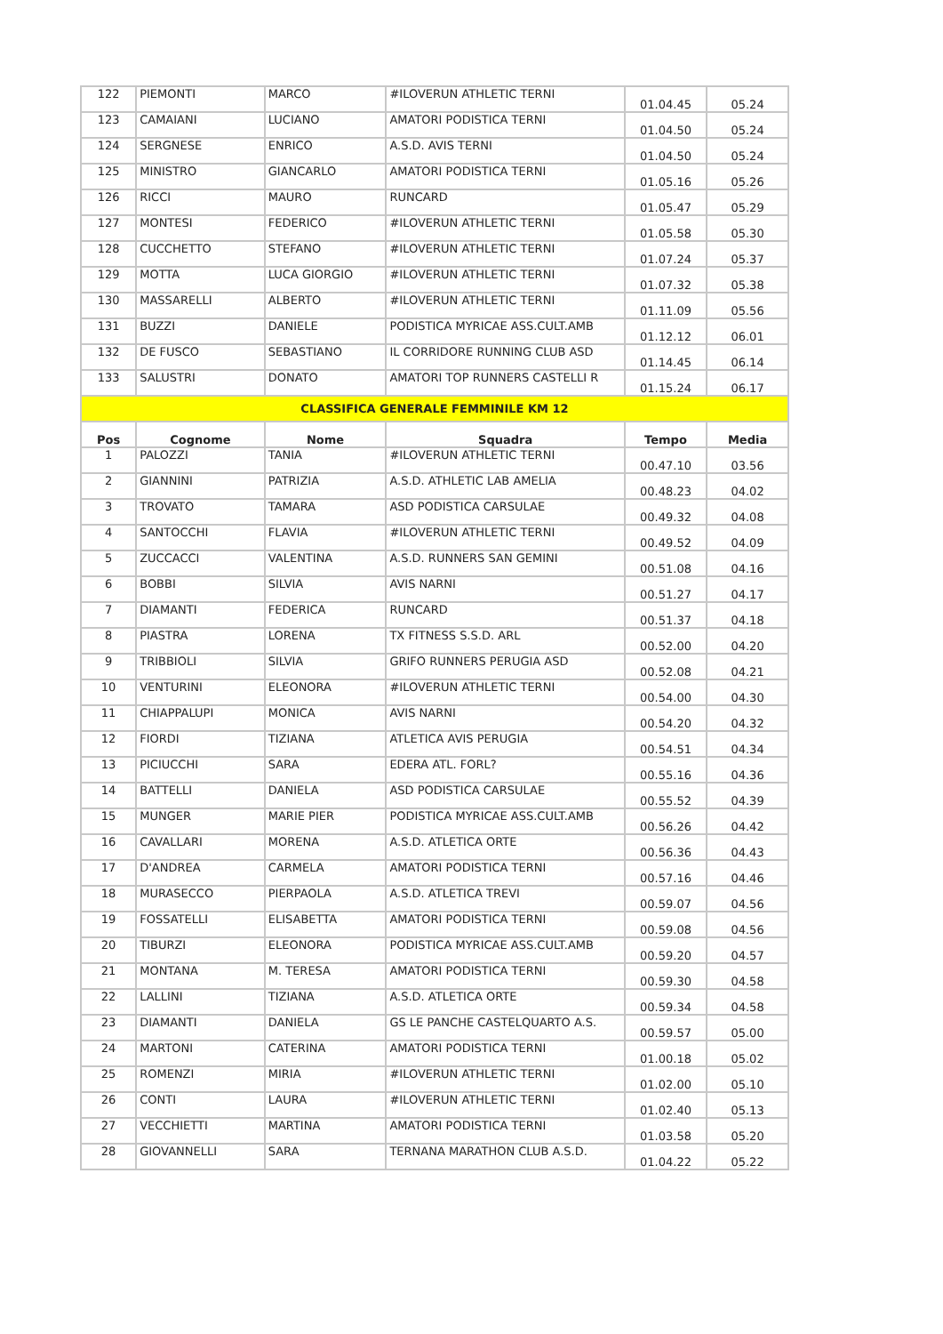| 122 | PIEMONTI | MARCO | #ILOVERUN ATHLETIC TERNI | 01.04.45 | 05.24 |
| 123 | CAMAIANI | LUCIANO | AMATORI PODISTICA TERNI | 01.04.50 | 05.24 |
| 124 | SERGNESE | ENRICO | A.S.D. AVIS TERNI | 01.04.50 | 05.24 |
| 125 | MINISTRO | GIANCARLO | AMATORI PODISTICA TERNI | 01.05.16 | 05.26 |
| 126 | RICCI | MAURO | RUNCARD | 01.05.47 | 05.29 |
| 127 | MONTESI | FEDERICO | #ILOVERUN ATHLETIC TERNI | 01.05.58 | 05.30 |
| 128 | CUCCHETTO | STEFANO | #ILOVERUN ATHLETIC TERNI | 01.07.24 | 05.37 |
| 129 | MOTTA | LUCA GIORGIO | #ILOVERUN ATHLETIC TERNI | 01.07.32 | 05.38 |
| 130 | MASSARELLI | ALBERTO | #ILOVERUN ATHLETIC TERNI | 01.11.09 | 05.56 |
| 131 | BUZZI | DANIELE | PODISTICA MYRICAE ASS.CULT.AMB | 01.12.12 | 06.01 |
| 132 | DE FUSCO | SEBASTIANO | IL CORRIDORE RUNNING CLUB ASD | 01.14.45 | 06.14 |
| 133 | SALUSTRI | DONATO | AMATORI TOP RUNNERS CASTELLI R | 01.15.24 | 06.17 |
| CLASSIFICA GENERALE FEMMINILE KM 12 | | | | | |
| Pos | Cognome | Nome | Squadra | Tempo | Media |
| 1 | PALOZZI | TANIA | #ILOVERUN ATHLETIC TERNI | 00.47.10 | 03.56 |
| 2 | GIANNINI | PATRIZIA | A.S.D. ATHLETIC LAB AMELIA | 00.48.23 | 04.02 |
| 3 | TROVATO | TAMARA | ASD PODISTICA CARSULAE | 00.49.32 | 04.08 |
| 4 | SANTOCCHI | FLAVIA | #ILOVERUN ATHLETIC TERNI | 00.49.52 | 04.09 |
| 5 | ZUCCACCI | VALENTINA | A.S.D. RUNNERS SAN GEMINI | 00.51.08 | 04.16 |
| 6 | BOBBI | SILVIA | AVIS NARNI | 00.51.27 | 04.17 |
| 7 | DIAMANTI | FEDERICA | RUNCARD | 00.51.37 | 04.18 |
| 8 | PIASTRA | LORENA | TX FITNESS S.S.D. ARL | 00.52.00 | 04.20 |
| 9 | TRIBBIOLI | SILVIA | GRIFO RUNNERS PERUGIA ASD | 00.52.08 | 04.21 |
| 10 | VENTURINI | ELEONORA | #ILOVERUN ATHLETIC TERNI | 00.54.00 | 04.30 |
| 11 | CHIAPPALUPI | MONICA | AVIS NARNI | 00.54.20 | 04.32 |
| 12 | FIORDI | TIZIANA | ATLETICA AVIS PERUGIA | 00.54.51 | 04.34 |
| 13 | PICIUCCHI | SARA | EDERA ATL. FORL? | 00.55.16 | 04.36 |
| 14 | BATTELLI | DANIELA | ASD PODISTICA CARSULAE | 00.55.52 | 04.39 |
| 15 | MUNGER | MARIE PIER | PODISTICA MYRICAE ASS.CULT.AMB | 00.56.26 | 04.42 |
| 16 | CAVALLARI | MORENA | A.S.D. ATLETICA ORTE | 00.56.36 | 04.43 |
| 17 | D'ANDREA | CARMELA | AMATORI PODISTICA TERNI | 00.57.16 | 04.46 |
| 18 | MURASECCO | PIERPAOLA | A.S.D. ATLETICA TREVI | 00.59.07 | 04.56 |
| 19 | FOSSATELLI | ELISABETTA | AMATORI PODISTICA TERNI | 00.59.08 | 04.56 |
| 20 | TIBURZI | ELEONORA | PODISTICA MYRICAE ASS.CULT.AMB | 00.59.20 | 04.57 |
| 21 | MONTANA | M. TERESA | AMATORI PODISTICA TERNI | 00.59.30 | 04.58 |
| 22 | LALLINI | TIZIANA | A.S.D. ATLETICA ORTE | 00.59.34 | 04.58 |
| 23 | DIAMANTI | DANIELA | GS LE PANCHE CASTELQUARTO A.S. | 00.59.57 | 05.00 |
| 24 | MARTONI | CATERINA | AMATORI PODISTICA TERNI | 01.00.18 | 05.02 |
| 25 | ROMENZI | MIRIA | #ILOVERUN ATHLETIC TERNI | 01.02.00 | 05.10 |
| 26 | CONTI | LAURA | #ILOVERUN ATHLETIC TERNI | 01.02.40 | 05.13 |
| 27 | VECCHIETTI | MARTINA | AMATORI PODISTICA TERNI | 01.03.58 | 05.20 |
| 28 | GIOVANNELLI | SARA | TERNANA MARATHON CLUB A.S.D. | 01.04.22 | 05.22 |